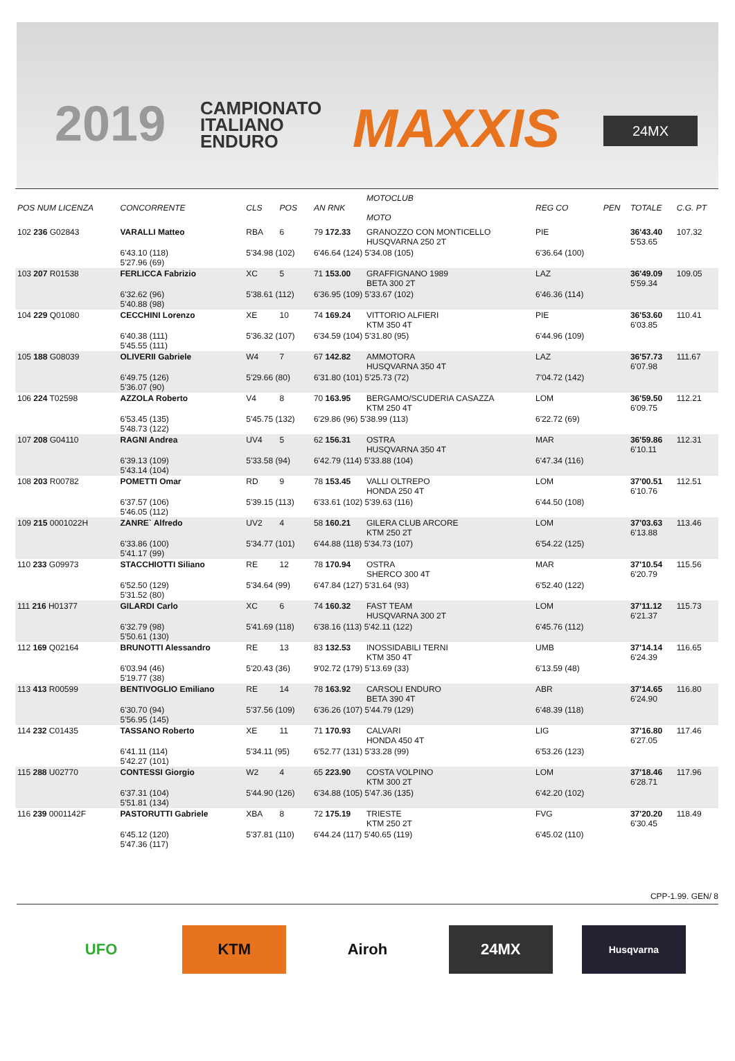2019
CAMPIONATO
ITALIANO
ENDURO
MAXXIS 24MX
| POS NUM LICENZA | CONCORRENTE | CLS | POS | AN RNK | MOTOCLUB MOTO | REG CO | PEN | TOTALE | C.G. PT |
| --- | --- | --- | --- | --- | --- | --- | --- | --- | --- |
| 102 236 G02843 | VARALLI Matteo | RBA | 6 | 79 172.33 | GRANOZZO CON MONTICELLO HUSQVARNA 250 2T | PIE | | 36'43.40 5'53.65 | 107.32 |
| | 6'43.10 (118) 5'27.96 (69) | 5'34.98 (102) | | 6'46.64 (124) 5'34.08 (105) | | 6'36.64 (100) | | | |
| 103 207 R01538 | FERLICCA Fabrizio | XC | 5 | 71 153.00 | GRAFFIGNANO 1989 BETA 300 2T | LAZ | | 36'49.09 5'59.34 | 109.05 |
| | 6'32.62 (96) 5'40.88 (98) | 5'38.61 (112) | | 6'36.95 (109) 5'33.67 (102) | | 6'46.36 (114) | | | |
| 104 229 Q01080 | CECCHINI Lorenzo | XE | 10 | 74 169.24 | VITTORIO ALFIERI KTM 350 4T | PIE | | 36'53.60 6'03.85 | 110.41 |
| | 6'40.38 (111) 5'45.55 (111) | 5'36.32 (107) | | 6'34.59 (104) 5'31.80 (95) | | 6'44.96 (109) | | | |
| 105 188 G08039 | OLIVERII Gabriele | W4 | 7 | 67 142.82 | AMMOTORA HUSQVARNA 350 4T | LAZ | | 36'57.73 6'07.98 | 111.67 |
| | 6'49.75 (126) 5'36.07 (90) | 5'29.66 (80) | | 6'31.80 (101) 5'25.73 (72) | | 7'04.72 (142) | | | |
| 106 224 T02598 | AZZOLA Roberto | V4 | 8 | 70 163.95 | BERGAMO/SCUDERIA CASAZZA KTM 250 4T | LOM | | 36'59.50 6'09.75 | 112.21 |
| | 6'53.45 (135) 5'48.73 (122) | 5'45.75 (132) | | 6'29.86 (96) 5'38.99 (113) | | 6'22.72 (69) | | | |
| 107 208 G04110 | RAGNI Andrea | UV4 | 5 | 62 156.31 | OSTRA HUSQVARNA 350 4T | MAR | | 36'59.86 6'10.11 | 112.31 |
| | 6'39.13 (109) 5'43.14 (104) | 5'33.58 (94) | | 6'42.79 (114) 5'33.88 (104) | | 6'47.34 (116) | | | |
| 108 203 R00782 | POMETTI Omar | RD | 9 | 78 153.45 | VALLI OLTREPO HONDA 250 4T | LOM | | 37'00.51 6'10.76 | 112.51 |
| | 6'37.57 (106) 5'46.05 (112) | 5'39.15 (113) | | 6'33.61 (102) 5'39.63 (116) | | 6'44.50 (108) | | | |
| 109 215 0001022H | ZANRE` Alfredo | UV2 | 4 | 58 160.21 | GILERA CLUB ARCORE KTM 250 2T | LOM | | 37'03.63 6'13.88 | 113.46 |
| | 6'33.86 (100) 5'41.17 (99) | 5'34.77 (101) | | 6'44.88 (118) 5'34.73 (107) | | 6'54.22 (125) | | | |
| 110 233 G09973 | STACCHIOTTI Siliano | RE | 12 | 78 170.94 | OSTRA SHERCO 300 4T | MAR | | 37'10.54 6'20.79 | 115.56 |
| | 6'52.50 (129) 5'31.52 (80) | 5'34.64 (99) | | 6'47.84 (127) 5'31.64 (93) | | 6'52.40 (122) | | | |
| 111 216 H01377 | GILARDI Carlo | XC | 6 | 74 160.32 | FAST TEAM HUSQVARNA 300 2T | LOM | | 37'11.12 6'21.37 | 115.73 |
| | 6'32.79 (98) 5'50.61 (130) | 5'41.69 (118) | | 6'38.16 (113) 5'42.11 (122) | | 6'45.76 (112) | | | |
| 112 169 Q02164 | BRUNOTTI Alessandro | RE | 13 | 83 132.53 | INOSSIDABILI TERNI KTM 350 4T | UMB | | 37'14.14 6'24.39 | 116.65 |
| | 6'03.94 (46) 5'19.77 (38) | 5'20.43 (36) | | 9'02.72 (179) 5'13.69 (33) | | 6'13.59 (48) | | | |
| 113 413 R00599 | BENTIVOGLIO Emiliano | RE | 14 | 78 163.92 | CARSOLI ENDURO BETA 390 4T | ABR | | 37'14.65 6'24.90 | 116.80 |
| | 6'30.70 (94) 5'56.95 (145) | 5'37.56 (109) | | 6'36.26 (107) 5'44.79 (129) | | 6'48.39 (118) | | | |
| 114 232 C01435 | TASSANO Roberto | XE | 11 | 71 170.93 | CALVARI HONDA 450 4T | LIG | | 37'16.80 6'27.05 | 117.46 |
| | 6'41.11 (114) 5'42.27 (101) | 5'34.11 (95) | | 6'52.77 (131) 5'33.28 (99) | | 6'53.26 (123) | | | |
| 115 288 U02770 | CONTESSI Giorgio | W2 | 4 | 65 223.90 | COSTA VOLPINO KTM 300 2T | LOM | | 37'18.46 6'28.71 | 117.96 |
| | 6'37.31 (104) 5'51.81 (134) | 5'44.90 (126) | | 6'34.88 (105) 5'47.36 (135) | | 6'42.20 (102) | | | |
| 116 239 0001142F | PASTORUTTI Gabriele | XBA | 8 | 72 175.19 | TRIESTE KTM 250 2T | FVG | | 37'20.20 6'30.45 | 118.49 |
| | 6'45.12 (120) 5'47.36 (117) | 5'37.81 (110) | | 6'44.24 (117) 5'40.65 (119) | | 6'45.02 (110) | | | |
CPP-1.99. GEN/ 8
UFO KTM Airoh 24MX
Husqvarna